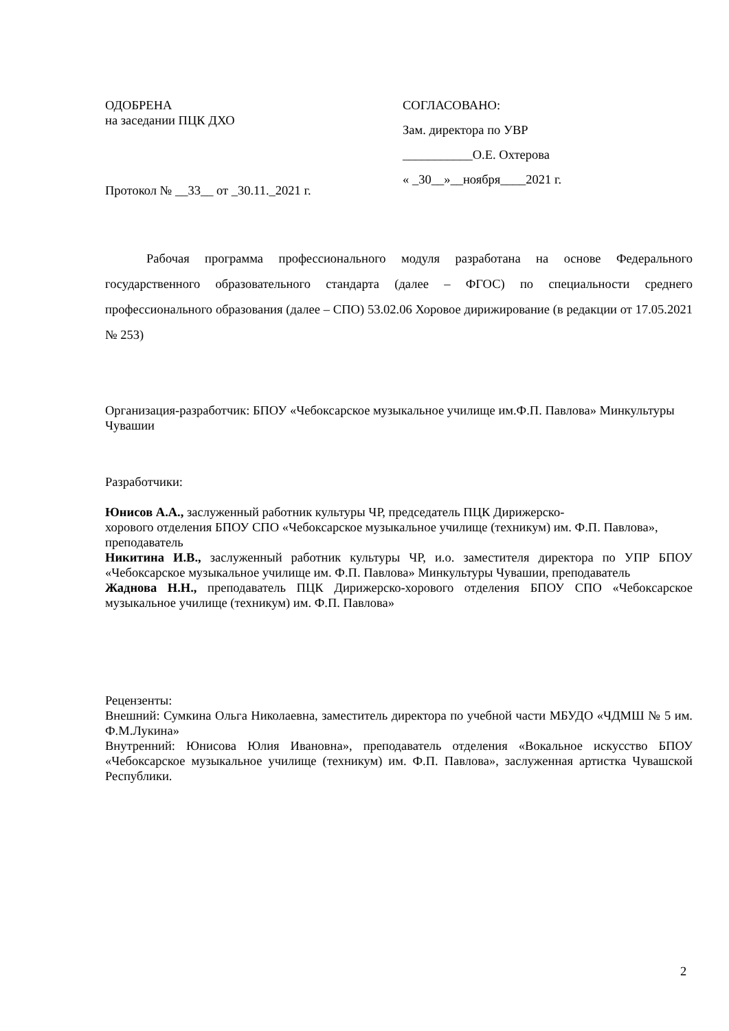ОДОБРЕНА
на заседании ПЦК ДХО
Протокол № __33__ от _30.11._2021 г.
СОГЛАСОВАНО:
Зам. директора по УВР
___________О.Е. Охтерова
« _30__»__ноября____2021 г.
Рабочая программа профессионального модуля разработана на основе Федерального государственного образовательного стандарта (далее – ФГОС) по специальности среднего профессионального образования (далее – СПО) 53.02.06 Хоровое дирижирование (в редакции от 17.05.2021 № 253)
Организация-разработчик: БПОУ «Чебоксарское музыкальное училище им.Ф.П. Павлова» Минкультуры Чувашии
Разработчики:
Юнисов А.А., заслуженный работник культуры ЧР, председатель ПЦК Дирижерско-
хорового отделения БПОУ СПО «Чебоксарское музыкальное училище (техникум) им. Ф.П. Павлова», преподаватель
Никитина И.В., заслуженный работник культуры ЧР, и.о. заместителя директора по УПР БПОУ «Чебоксарское музыкальное училище им. Ф.П. Павлова» Минкультуры Чувашии, преподаватель
Жаднова Н.Н., преподаватель ПЦК Дирижерско-хорового отделения БПОУ СПО «Чебоксарское музыкальное училище (техникум) им. Ф.П. Павлова»
Рецензенты:
Внешний: Сумкина Ольга Николаевна, заместитель директора по учебной части МБУДО «ЧДМШ № 5 им. Ф.М.Лукина»
Внутренний: Юнисова Юлия Ивановна», преподаватель отделения «Вокальное искусство БПОУ «Чебоксарское музыкальное училище (техникум) им. Ф.П. Павлова», заслуженная артистка Чувашской Республики.
2